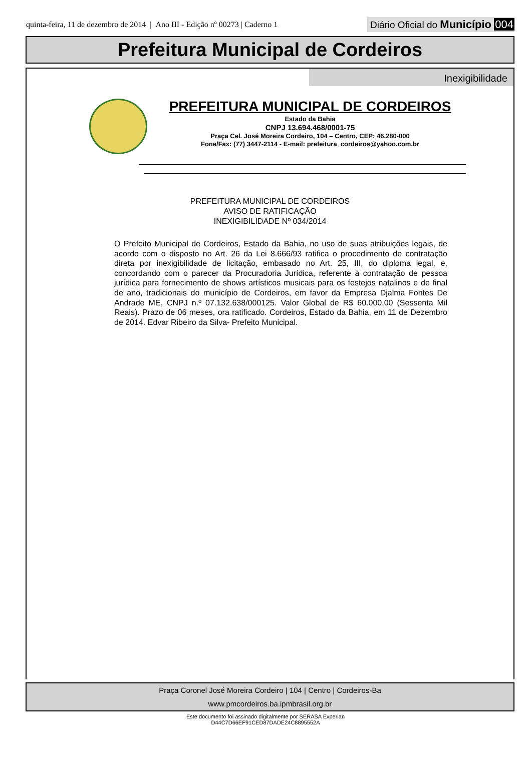quinta-feira, 11 de dezembro de 2014 | Ano III - Edição nº 00273 | Caderno 1
Diário Oficial do Município 004
Prefeitura Municipal de Cordeiros
Inexigibilidade
PREFEITURA MUNICIPAL DE CORDEIROS
Estado da Bahia
CNPJ 13.694.468/0001-75
Praça Cel. José Moreira Cordeiro, 104 – Centro, CEP: 46.280-000
Fone/Fax: (77) 3447-2114 - E-mail: prefeitura_cordeiros@yahoo.com.br
PREFEITURA MUNICIPAL DE CORDEIROS
AVISO DE RATIFICAÇÃO
INEXIGIBILIDADE Nº 034/2014
O Prefeito Municipal de Cordeiros, Estado da Bahia, no uso de suas atribuições legais, de acordo com o disposto no Art. 26 da Lei 8.666/93 ratifica o procedimento de contratação direta por inexigibilidade de licitação, embasado no Art. 25, III, do diploma legal, e, concordando com o parecer da Procuradoria Jurídica, referente à contratação de pessoa jurídica para fornecimento de shows artísticos musicais para os festejos natalinos e de final de ano, tradicionais do município de Cordeiros, em favor da Empresa Djalma Fontes De Andrade ME, CNPJ n.º 07.132.638/000125. Valor Global de R$ 60.000,00 (Sessenta Mil Reais). Prazo de 06 meses, ora ratificado. Cordeiros, Estado da Bahia, em 11 de Dezembro de 2014. Edvar Ribeiro da Silva- Prefeito Municipal.
Praça Coronel José Moreira Cordeiro | 104 | Centro | Cordeiros-Ba
www.pmcordeiros.ba.ipmbrasil.org.br
Este documento foi assinado digitalmente por SERASA Experian
D44C7D66EF91CED87DADE24C8895552A